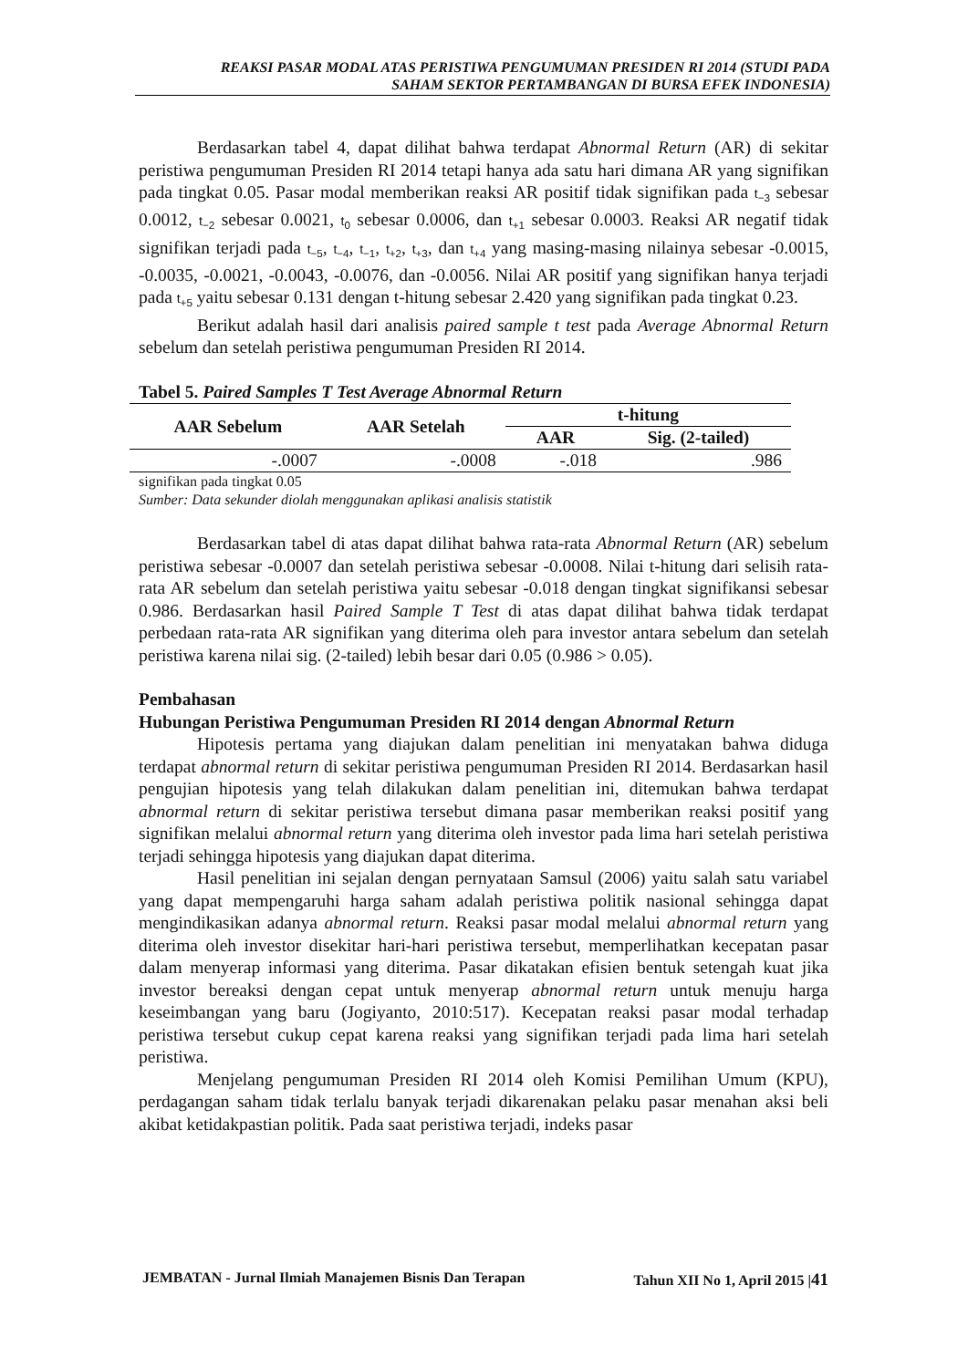REAKSI PASAR MODAL ATAS PERISTIWA PENGUMUMAN PRESIDEN RI 2014 (STUDI PADA
SAHAM SEKTOR PERTAMBANGAN DI BURSA EFEK INDONESIA)
Berdasarkan tabel 4, dapat dilihat bahwa terdapat Abnormal Return (AR) di sekitar peristiwa pengumuman Presiden RI 2014 tetapi hanya ada satu hari dimana AR yang signifikan pada tingkat 0.05. Pasar modal memberikan reaksi AR positif tidak signifikan pada t<sub>−3</sub> sebesar 0.0012, t<sub>−2</sub> sebesar 0.0021, t<sub>0</sub> sebesar 0.0006, dan t<sub>+1</sub> sebesar 0.0003. Reaksi AR negatif tidak signifikan terjadi pada t<sub>−5</sub>, t<sub>−4</sub>, t<sub>−1</sub>, t<sub>+2</sub>, t<sub>+3</sub>, dan t<sub>+4</sub> yang masing-masing nilainya sebesar -0.0015, -0.0035, -0.0021, -0.0043, -0.0076, dan -0.0056. Nilai AR positif yang signifikan hanya terjadi pada t<sub>+5</sub> yaitu sebesar 0.131 dengan t-hitung sebesar 2.420 yang signifikan pada tingkat 0.23.
Berikut adalah hasil dari analisis paired sample t test pada Average Abnormal Return sebelum dan setelah peristiwa pengumuman Presiden RI 2014.
Tabel 5. Paired Samples T Test Average Abnormal Return
| AAR Sebelum | AAR Setelah | t-hitung | |
| --- | --- | --- | --- |
| | | AAR | Sig. (2-tailed) |
| -.0007 | -.0008 | -.018 | .986 |
signifikan pada tingkat 0.05
Sumber: Data sekunder diolah menggunakan aplikasi analisis statistik
Berdasarkan tabel di atas dapat dilihat bahwa rata-rata Abnormal Return (AR) sebelum peristiwa sebesar -0.0007 dan setelah peristiwa sebesar -0.0008. Nilai t-hitung dari selisih rata-rata AR sebelum dan setelah peristiwa yaitu sebesar -0.018 dengan tingkat signifikansi sebesar 0.986. Berdasarkan hasil Paired Sample T Test di atas dapat dilihat bahwa tidak terdapat perbedaan rata-rata AR signifikan yang diterima oleh para investor antara sebelum dan setelah peristiwa karena nilai sig. (2-tailed) lebih besar dari 0.05 (0.986 > 0.05).
Pembahasan
Hubungan Peristiwa Pengumuman Presiden RI 2014 dengan Abnormal Return
Hipotesis pertama yang diajukan dalam penelitian ini menyatakan bahwa diduga terdapat abnormal return di sekitar peristiwa pengumuman Presiden RI 2014. Berdasarkan hasil pengujian hipotesis yang telah dilakukan dalam penelitian ini, ditemukan bahwa terdapat abnormal return di sekitar peristiwa tersebut dimana pasar memberikan reaksi positif yang signifikan melalui abnormal return yang diterima oleh investor pada lima hari setelah peristiwa terjadi sehingga hipotesis yang diajukan dapat diterima.
Hasil penelitian ini sejalan dengan pernyataan Samsul (2006) yaitu salah satu variabel yang dapat mempengaruhi harga saham adalah peristiwa politik nasional sehingga dapat mengindikasikan adanya abnormal return. Reaksi pasar modal melalui abnormal return yang diterima oleh investor disekitar hari-hari peristiwa tersebut, memperlihatkan kecepatan pasar dalam menyerap informasi yang diterima. Pasar dikatakan efisien bentuk setengah kuat jika investor bereaksi dengan cepat untuk menyerap abnormal return untuk menuju harga keseimbangan yang baru (Jogiyanto, 2010:517). Kecepatan reaksi pasar modal terhadap peristiwa tersebut cukup cepat karena reaksi yang signifikan terjadi pada lima hari setelah peristiwa.
Menjelang pengumuman Presiden RI 2014 oleh Komisi Pemilihan Umum (KPU), perdagangan saham tidak terlalu banyak terjadi dikarenakan pelaku pasar menahan aksi beli akibat ketidakpastian politik. Pada saat peristiwa terjadi, indeks pasar
JEMBATAN - Jurnal Ilmiah Manajemen Bisnis Dan Terapan Tahun XII No 1, April 2015 |41